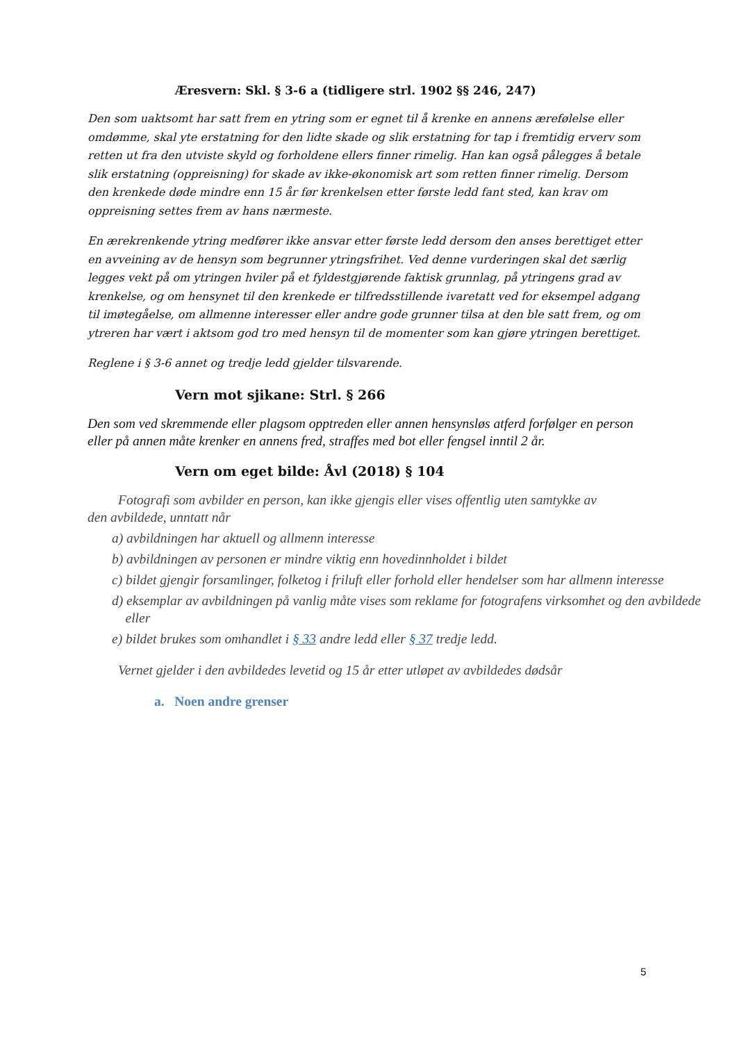Æresvern: Skl. § 3-6 a (tidligere strl. 1902 §§ 246, 247)
Den som uaktsomt har satt frem en ytring som er egnet til å krenke en annens ærefølelse eller omdømme, skal yte erstatning for den lidte skade og slik erstatning for tap i fremtidig erverv som retten ut fra den utviste skyld og forholdene ellers finner rimelig. Han kan også pålegges å betale slik erstatning (oppreisning) for skade av ikke-økonomisk art som retten finner rimelig. Dersom den krenkede døde mindre enn 15 år før krenkelsen etter første ledd fant sted, kan krav om oppreisning settes frem av hans nærmeste.
En ærekrenkende ytring medfører ikke ansvar etter første ledd dersom den anses berettiget etter en avveining av de hensyn som begrunner ytringsfrihet. Ved denne vurderingen skal det særlig legges vekt på om ytringen hviler på et fyldestgjørende faktisk grunnlag, på ytringens grad av krenkelse, og om hensynet til den krenkede er tilfredsstillende ivaretatt ved for eksempel adgang til imøtegåelse, om allmenne interesser eller andre gode grunner tilsa at den ble satt frem, og om ytreren har vært i aktsom god tro med hensyn til de momenter som kan gjøre ytringen berettiget.
Reglene i § 3-6 annet og tredje ledd gjelder tilsvarende.
Vern mot sjikane: Strl. § 266
Den som ved skremmende eller plagsom opptreden eller annen hensynsløs atferd forfølger en person eller på annen måte krenker en annens fred, straffes med bot eller fengsel inntil 2 år.
Vern om eget bilde: Åvl (2018) § 104
Fotografi som avbilder en person, kan ikke gjengis eller vises offentlig uten samtykke av
den avbildede, unntatt når
a) avbildningen har aktuell og allmenn interesse
b) avbildningen av personen er mindre viktig enn hovedinnholdet i bildet
c) bildet gjengir forsamlinger, folketog i friluft eller forhold eller hendelser som har allmenn interesse
d) eksemplar av avbildningen på vanlig måte vises som reklame for fotografens virksomhet og den avbildede
eller
e) bildet brukes som omhandlet i § 33 andre ledd eller § 37 tredje ledd.
Vernet gjelder i den avbildedes levetid og 15 år etter utløpet av avbildedes dødsår
a. Noen andre grenser
5